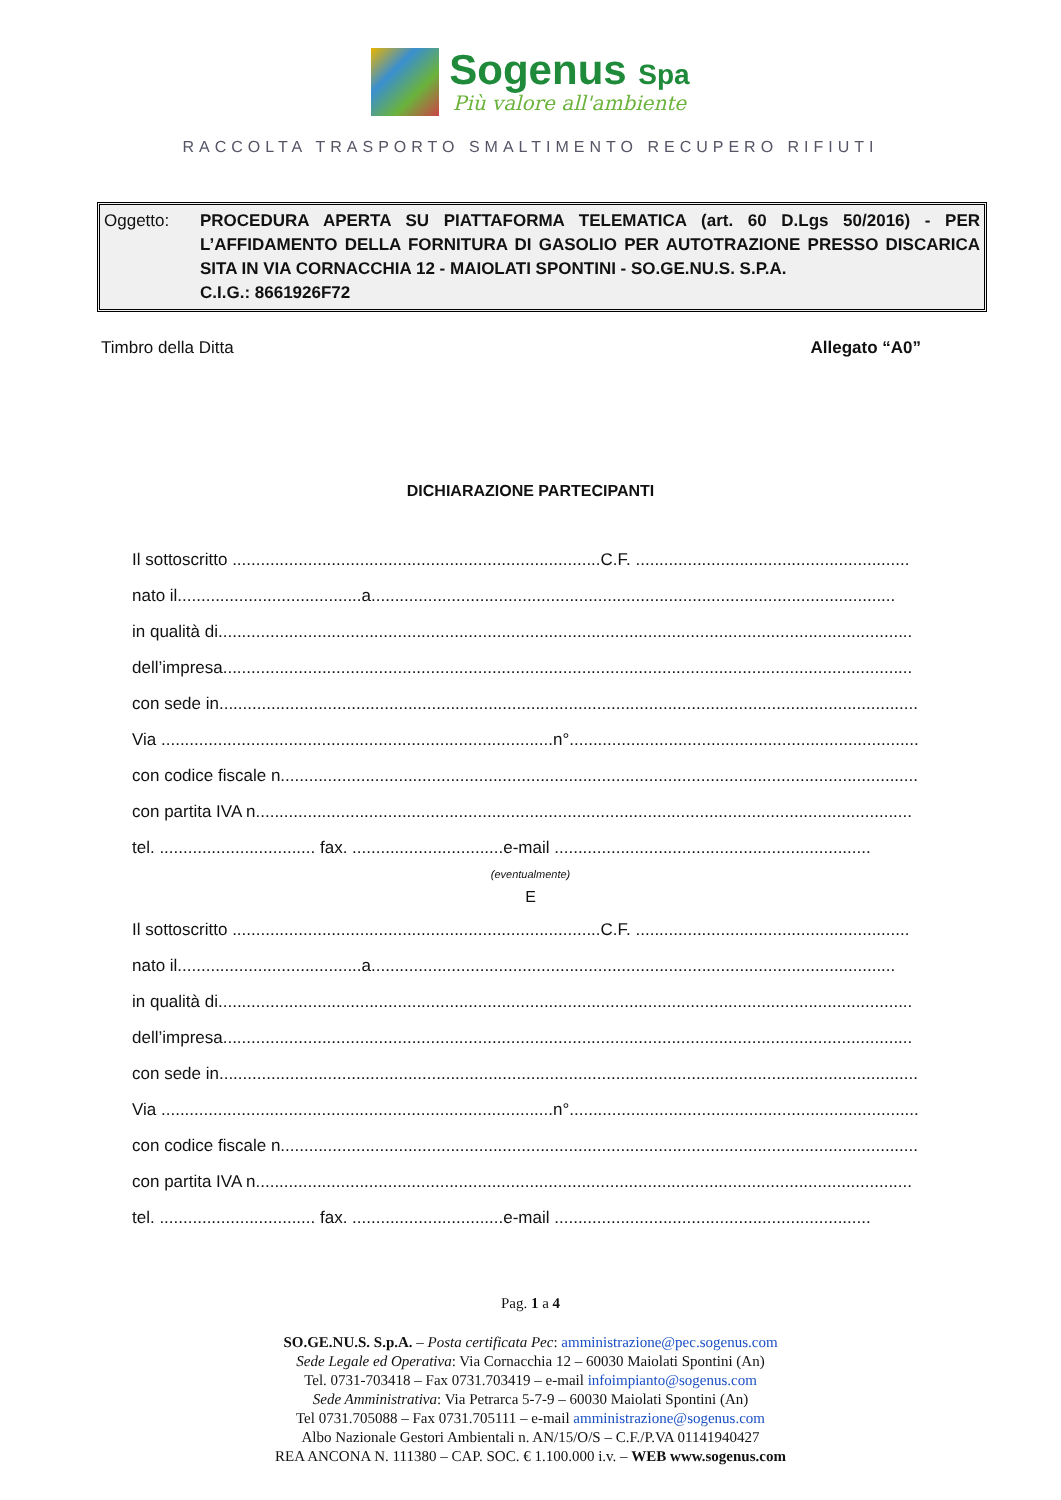Sogenus Spa
Più valore all'ambiente
RACCOLTA TRASPORTO SMALTIMENTO RECUPERO RIFIUTI
Oggetto: PROCEDURA APERTA SU PIATTAFORMA TELEMATICA (art. 60 D.Lgs 50/2016) - PER L’AFFIDAMENTO DELLA FORNITURA DI GASOLIO PER AUTOTRAZIONE PRESSO DISCARICA SITA IN VIA CORNACCHIA 12 - MAIOLATI SPONTINI - SO.GE.NU.S. S.P.A.
C.I.G.: 8661926F72
Timbro della Ditta Allegato “A0”
DICHIARAZIONE PARTECIPANTI
Il sottoscritto ..............................................................................C.F. ..........................................................
nato il.......................................a...............................................................................................................
in qualità di...................................................................................................................................................
dell’impresa..................................................................................................................................................
con sede in....................................................................................................................................................
Via ...................................................................................n°..........................................................................
con codice fiscale n.......................................................................................................................................
con partita IVA n...........................................................................................................................................
tel. ................................. fax. ................................e-mail ...................................................................
(eventualmente)
E
Il sottoscritto ..............................................................................C.F. ..........................................................
nato il.......................................a...............................................................................................................
in qualità di...................................................................................................................................................
dell’impresa..................................................................................................................................................
con sede in....................................................................................................................................................
Via ...................................................................................n°..........................................................................
con codice fiscale n.......................................................................................................................................
con partita IVA n...........................................................................................................................................
tel. ................................. fax. ................................e-mail ...................................................................
Pag. 1 a 4
SO.GE.NU.S. S.p.A. – Posta certificata Pec: amministrazione@pec.sogenus.com
Sede Legale ed Operativa: Via Cornacchia 12 – 60030 Maiolati Spontini (An)
Tel. 0731-703418 – Fax 0731.703419 – e-mail infoimpianto@sogenus.com
Sede Amministrativa: Via Petrarca 5-7-9 – 60030 Maiolati Spontini (An)
Tel 0731.705088 – Fax 0731.705111 – e-mail amministrazione@sogenus.com
Albo Nazionale Gestori Ambientali n. AN/15/O/S – C.F./P.VA 01141940427
REA ANCONA N. 111380 – CAP. SOC. € 1.100.000 i.v. – WEB www.sogenus.com